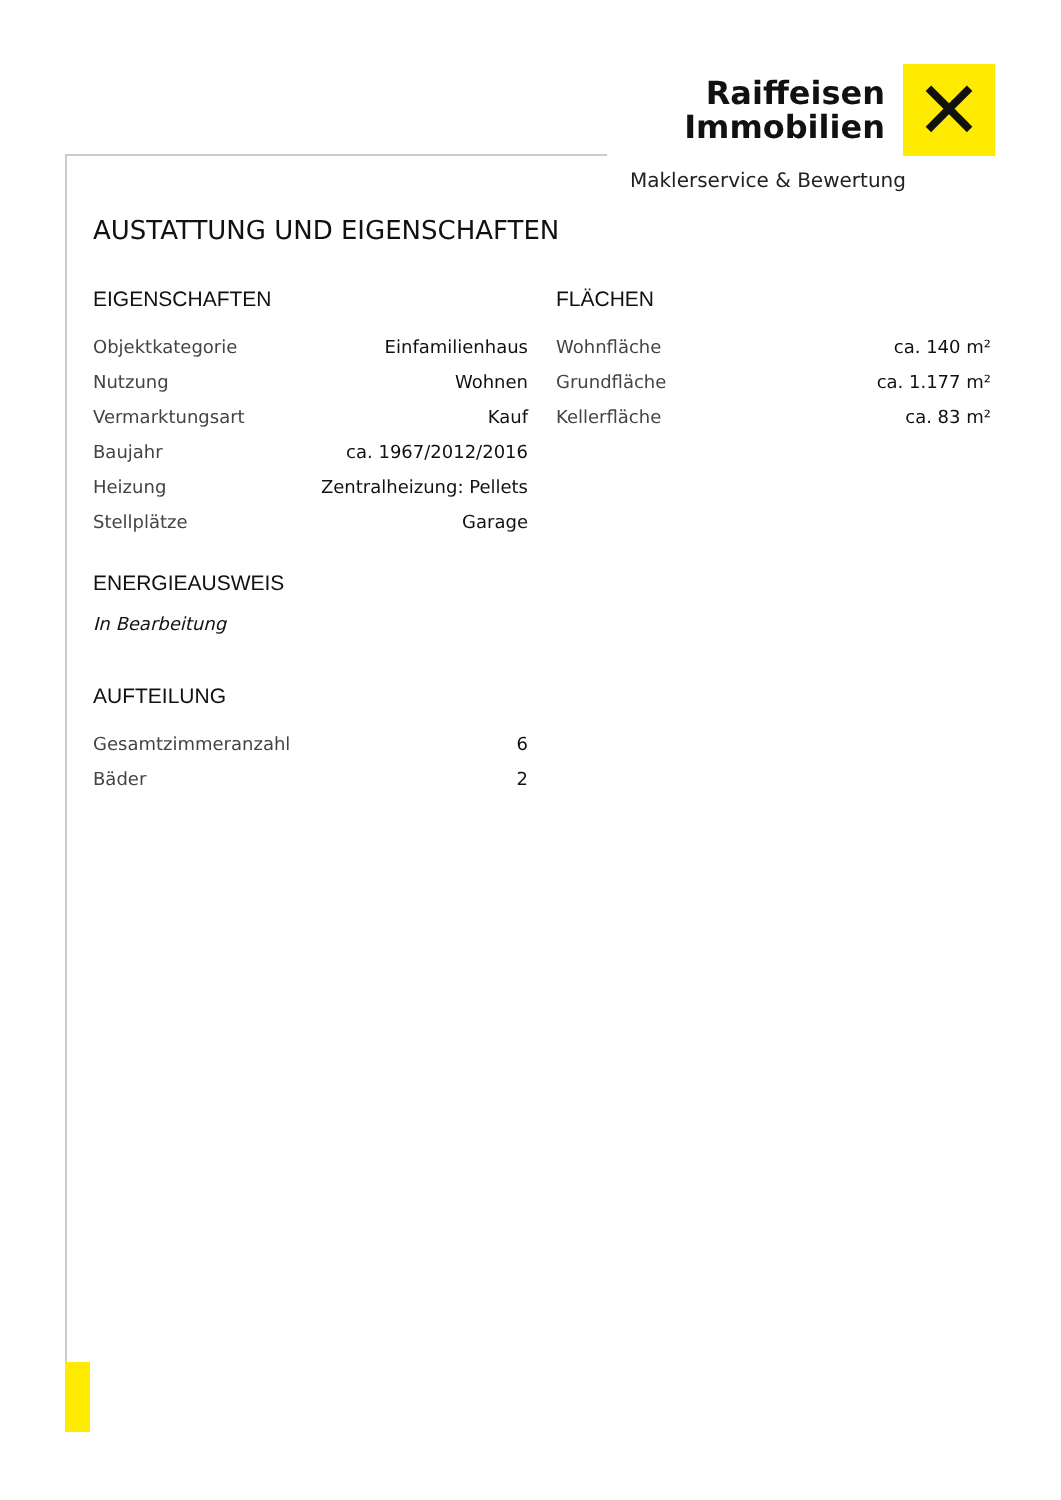Raiffeisen
Immobilien
✕
Maklerservice & Bewertung
AUSTATTUNG UND EIGENSCHAFTEN
EIGENSCHAFTEN
| Objektkategorie | Einfamilienhaus |
| Nutzung | Wohnen |
| Vermarktungsart | Kauf |
| Baujahr | ca. 1967/2012/2016 |
| Heizung | Zentralheizung: Pellets |
| Stellplätze | Garage |
ENERGIEAUSWEIS
In Bearbeitung
AUFTEILUNG
| Gesamtzimmeranzahl | 6 |
| Bäder | 2 |
FLÄCHEN
| Wohnfläche | ca. 140 m² |
| Grundfläche | ca. 1.177 m² |
| Kellerfläche | ca. 83 m² |